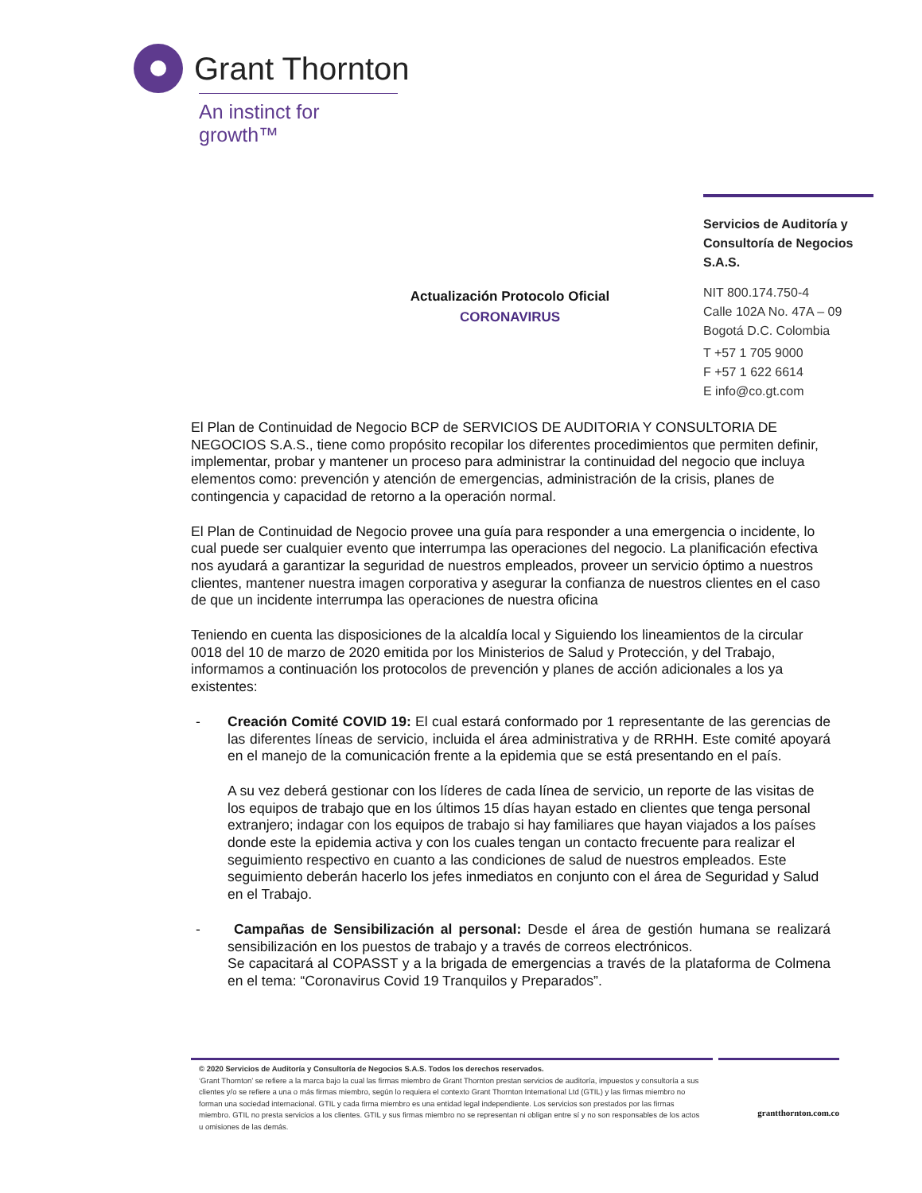Grant Thornton
An instinct for growth™
Servicios de Auditoría y Consultoría de Negocios S.A.S.
NIT 800.174.750-4
Calle 102A No. 47A – 09
Bogotá D.C. Colombia
T +57 1 705 9000
F +57 1 622 6614
E info@co.gt.com
Actualización Protocolo Oficial
CORONAVIRUS
El Plan de Continuidad de Negocio BCP de SERVICIOS DE AUDITORIA Y CONSULTORIA DE NEGOCIOS S.A.S., tiene como propósito recopilar los diferentes procedimientos que permiten definir, implementar, probar y mantener un proceso para administrar la continuidad del negocio que incluya elementos como: prevención y atención de emergencias, administración de la crisis, planes de contingencia y capacidad de retorno a la operación normal.
El Plan de Continuidad de Negocio provee una guía para responder a una emergencia o incidente, lo cual puede ser cualquier evento que interrumpa las operaciones del negocio. La planificación efectiva nos ayudará a garantizar la seguridad de nuestros empleados, proveer un servicio óptimo a nuestros clientes, mantener nuestra imagen corporativa y asegurar la confianza de nuestros clientes en el caso de que un incidente interrumpa las operaciones de nuestra oficina
Teniendo en cuenta las disposiciones de la alcaldía local y Siguiendo los lineamientos de la circular 0018 del 10 de marzo de 2020 emitida por los Ministerios de Salud y Protección, y del Trabajo, informamos a continuación los protocolos de prevención y planes de acción adicionales a los ya existentes:
- Creación Comité COVID 19: El cual estará conformado por 1 representante de las gerencias de las diferentes líneas de servicio, incluida el área administrativa y de RRHH. Este comité apoyará en el manejo de la comunicación frente a la epidemia que se está presentando en el país.
A su vez deberá gestionar con los líderes de cada línea de servicio, un reporte de las visitas de los equipos de trabajo que en los últimos 15 días hayan estado en clientes que tenga personal extranjero; indagar con los equipos de trabajo si hay familiares que hayan viajados a los países donde este la epidemia activa y con los cuales tengan un contacto frecuente para realizar el seguimiento respectivo en cuanto a las condiciones de salud de nuestros empleados. Este seguimiento deberán hacerlo los jefes inmediatos en conjunto con el área de Seguridad y Salud en el Trabajo.
- Campañas de Sensibilización al personal: Desde el área de gestión humana se realizará sensibilización en los puestos de trabajo y a través de correos electrónicos.
Se capacitará al COPASST y a la brigada de emergencias a través de la plataforma de Colmena en el tema: “Coronavirus Covid 19 Tranquilos y Preparados”.
© 2020 Servicios de Auditoría y Consultoría de Negocios S.A.S. Todos los derechos reservados.
‘Grant Thornton’ se refiere a la marca bajo la cual las firmas miembro de Grant Thornton prestan servicios de auditoría, impuestos y consultoría a sus clientes y/o se refiere a una o más firmas miembro, según lo requiera el contexto Grant Thornton International Ltd (GTIL) y las firmas miembro no forman una sociedad internacional. GTIL y cada firma miembro es una entidad legal independiente. Los servicios son prestados por las firmas miembro. GTIL no presta servicios a los clientes. GTIL y sus firmas miembro no se representan ni obligan entre sí y no son responsables de los actos u omisiones de las demás.
grantthornton.com.co